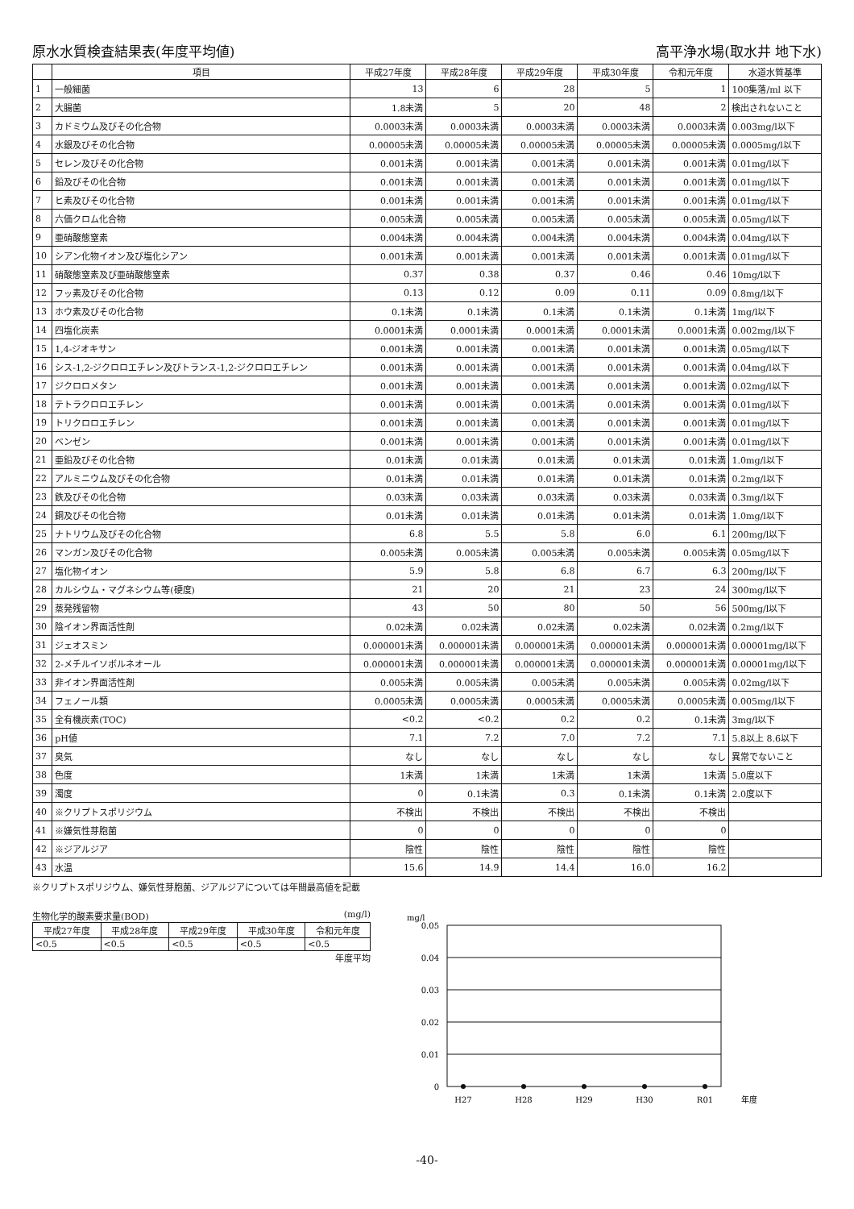原水水質検査結果表(年度平均値) 高平浄水場(取水井 地下水)
| | 項目 | 平成27年度 | 平成28年度 | 平成29年度 | 平成30年度 | 令和元年度 | 水道水質基準 |
| --- | --- | --- | --- | --- | --- | --- | --- |
| 1 | 一般細菌 | 13 | 6 | 28 | 5 | 1 | 100集落/ml 以下 |
| 2 | 大腸菌 | 1.8未満 | 5 | 20 | 48 | 2 | 検出されないこと |
| 3 | カドミウム及びその化合物 | 0.0003未満 | 0.0003未満 | 0.0003未満 | 0.0003未満 | 0.0003未満 | 0.003mg/l以下 |
| 4 | 水銀及びその化合物 | 0.00005未満 | 0.00005未満 | 0.00005未満 | 0.00005未満 | 0.00005未満 | 0.0005mg/l以下 |
| 5 | セレン及びその化合物 | 0.001未満 | 0.001未満 | 0.001未満 | 0.001未満 | 0.001未満 | 0.01mg/l以下 |
| 6 | 鉛及びその化合物 | 0.001未満 | 0.001未満 | 0.001未満 | 0.001未満 | 0.001未満 | 0.01mg/l以下 |
| 7 | ヒ素及びその化合物 | 0.001未満 | 0.001未満 | 0.001未満 | 0.001未満 | 0.001未満 | 0.01mg/l以下 |
| 8 | 六価クロム化合物 | 0.005未満 | 0.005未満 | 0.005未満 | 0.005未満 | 0.005未満 | 0.05mg/l以下 |
| 9 | 亜硝酸態窒素 | 0.004未満 | 0.004未満 | 0.004未満 | 0.004未満 | 0.004未満 | 0.04mg/l以下 |
| 10 | シアン化物イオン及び塩化シアン | 0.001未満 | 0.001未満 | 0.001未満 | 0.001未満 | 0.001未満 | 0.01mg/l以下 |
| 11 | 硝酸態窒素及び亜硝酸態窒素 | 0.37 | 0.38 | 0.37 | 0.46 | 0.46 | 10mg/l以下 |
| 12 | フッ素及びその化合物 | 0.13 | 0.12 | 0.09 | 0.11 | 0.09 | 0.8mg/l以下 |
| 13 | ホウ素及びその化合物 | 0.1未満 | 0.1未満 | 0.1未満 | 0.1未満 | 0.1未満 | 1mg/l以下 |
| 14 | 四塩化炭素 | 0.0001未満 | 0.0001未満 | 0.0001未満 | 0.0001未満 | 0.0001未満 | 0.002mg/l以下 |
| 15 | 1,4-ジオキサン | 0.001未満 | 0.001未満 | 0.001未満 | 0.001未満 | 0.001未満 | 0.05mg/l以下 |
| 16 | シス-1,2-ジクロロエチレン及びトランス-1,2-ジクロロエチレン | 0.001未満 | 0.001未満 | 0.001未満 | 0.001未満 | 0.001未満 | 0.04mg/l以下 |
| 17 | ジクロロメタン | 0.001未満 | 0.001未満 | 0.001未満 | 0.001未満 | 0.001未満 | 0.02mg/l以下 |
| 18 | テトラクロロエチレン | 0.001未満 | 0.001未満 | 0.001未満 | 0.001未満 | 0.001未満 | 0.01mg/l以下 |
| 19 | トリクロロエチレン | 0.001未満 | 0.001未満 | 0.001未満 | 0.001未満 | 0.001未満 | 0.01mg/l以下 |
| 20 | ベンゼン | 0.001未満 | 0.001未満 | 0.001未満 | 0.001未満 | 0.001未満 | 0.01mg/l以下 |
| 21 | 亜鉛及びその化合物 | 0.01未満 | 0.01未満 | 0.01未満 | 0.01未満 | 0.01未満 | 1.0mg/l以下 |
| 22 | アルミニウム及びその化合物 | 0.01未満 | 0.01未満 | 0.01未満 | 0.01未満 | 0.01未満 | 0.2mg/l以下 |
| 23 | 鉄及びその化合物 | 0.03未満 | 0.03未満 | 0.03未満 | 0.03未満 | 0.03未満 | 0.3mg/l以下 |
| 24 | 銅及びその化合物 | 0.01未満 | 0.01未満 | 0.01未満 | 0.01未満 | 0.01未満 | 1.0mg/l以下 |
| 25 | ナトリウム及びその化合物 | 6.8 | 5.5 | 5.8 | 6.0 | 6.1 | 200mg/l以下 |
| 26 | マンガン及びその化合物 | 0.005未満 | 0.005未満 | 0.005未満 | 0.005未満 | 0.005未満 | 0.05mg/l以下 |
| 27 | 塩化物イオン | 5.9 | 5.8 | 6.8 | 6.7 | 6.3 | 200mg/l以下 |
| 28 | カルシウム・マグネシウム等(硬度) | 21 | 20 | 21 | 23 | 24 | 300mg/l以下 |
| 29 | 蒸発残留物 | 43 | 50 | 80 | 50 | 56 | 500mg/l以下 |
| 30 | 陰イオン界面活性剤 | 0.02未満 | 0.02未満 | 0.02未満 | 0.02未満 | 0.02未満 | 0.2mg/l以下 |
| 31 | ジェオスミン | 0.000001未満 | 0.000001未満 | 0.000001未満 | 0.000001未満 | 0.000001未満 | 0.00001mg/l以下 |
| 32 | 2-メチルイソボルネオール | 0.000001未満 | 0.000001未満 | 0.000001未満 | 0.000001未満 | 0.000001未満 | 0.00001mg/l以下 |
| 33 | 非イオン界面活性剤 | 0.005未満 | 0.005未満 | 0.005未満 | 0.005未満 | 0.005未満 | 0.02mg/l以下 |
| 34 | フェノール類 | 0.0005未満 | 0.0005未満 | 0.0005未満 | 0.0005未満 | 0.0005未満 | 0.005mg/l以下 |
| 35 | 全有機炭素(TOC) | <0.2 | <0.2 | 0.2 | 0.2 | 0.1未満 | 3mg/l以下 |
| 36 | pH値 | 7.1 | 7.2 | 7.0 | 7.2 | 7.1 | 5.8以上 8.6以下 |
| 37 | 臭気 | なし | なし | なし | なし | なし | 異常でないこと |
| 38 | 色度 | 1未満 | 1未満 | 1未満 | 1未満 | 1未満 | 5.0度以下 |
| 39 | 濁度 | 0 | 0.1未満 | 0.3 | 0.1未満 | 0.1未満 | 2.0度以下 |
| 40 | ※クリプトスポリジウム | 不検出 | 不検出 | 不検出 | 不検出 | 不検出 | |
| 41 | ※嫌気性芽胞菌 | 0 | 0 | 0 | 0 | 0 | |
| 42 | ※ジアルジア | 陰性 | 陰性 | 陰性 | 陰性 | 陰性 | |
| 43 | 水温 | 15.6 | 14.9 | 14.4 | 16.0 | 16.2 | |
※クリプトスポリジウム、嫌気性芽胞菌、ジアルジアについては年間最高値を記載
生物化学的酸素要求量(BOD) (mg/l)
| 平成27年度 | 平成28年度 | 平成29年度 | 平成30年度 | 令和元年度 |
| --- | --- | --- | --- | --- |
| <0.5 | <0.5 | <0.5 | <0.5 | <0.5 |
年度平均
mg/l
0.05
0.04
0.03
0.02
0.01
0
H27
H28
H29
H30
R01
年度
-40-